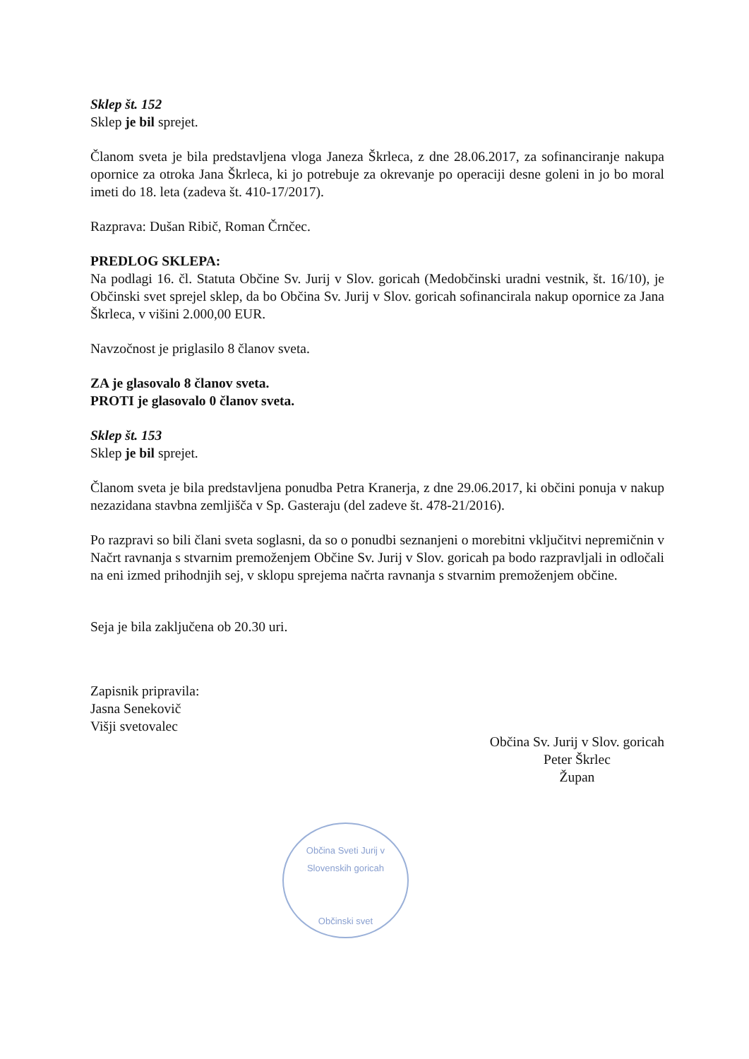Sklep št. 152
Sklep je bil sprejet.
Članom sveta je bila predstavljena vloga Janeza Škrleca, z dne 28.06.2017, za sofinanciranje nakupa opornice za otroka Jana Škrleca, ki jo potrebuje za okrevanje po operaciji desne goleni in jo bo moral imeti do 18. leta (zadeva št. 410-17/2017).
Razprava: Dušan Ribič, Roman Črnčec.
PREDLOG SKLEPA:
Na podlagi 16. čl. Statuta Občine Sv. Jurij v Slov. goricah (Medobčinski uradni vestnik, št. 16/10), je Občinski svet sprejel sklep, da bo Občina Sv. Jurij v Slov. goricah sofinancirala nakup opornice za Jana Škrleca, v višini 2.000,00 EUR.
Navzočnost je priglasilo 8 članov sveta.
ZA je glasovalo 8 članov sveta.
PROTI je glasovalo 0 članov sveta.
Sklep št. 153
Sklep je bil sprejet.
Članom sveta je bila predstavljena ponudba Petra Kranerja, z dne 29.06.2017, ki občini ponuja v nakup nezazidana stavbna zemljišča v Sp. Gasteraju (del zadeve št. 478-21/2016).
Po razpravi so bili člani sveta soglasni, da so o ponudbi seznanjeni o morebitni vključitvi nepremičnin v Načrt ravnanja s stvarnim premoženjem Občine Sv. Jurij v Slov. goricah pa bodo razpravljali in odločali na eni izmed prihodnjih sej, v sklopu sprejema načrta ravnanja s stvarnim premoženjem občine.
Seja je bila zaključena ob 20.30 uri.
Zapisnik pripravila:
Jasna Senekovič
Višji svetovalec
Občina Sv. Jurij v Slov. goricah
Peter Škrlec
Župan
Občina Sveti Jurij v Slovenskih goricah
Občinski svet